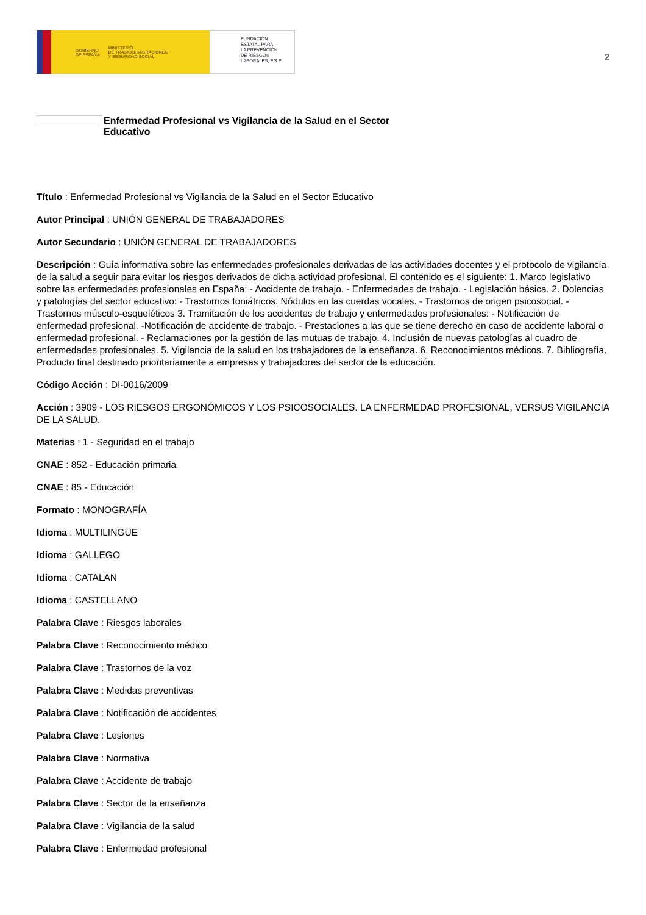GOBIERNO
DE ESPAÑA MINISTERIO
DE TRABAJO, MIGRACIONES
Y SEGURIDAD SOCIAL
FUNDACIÓN
ESTATAL PARA
LA PREVENCIÓN
DE RIESGOS
LABORALES, F.S.P.
2
Enfermedad Profesional vs Vigilancia de la Salud en el Sector Educativo
Título : Enfermedad Profesional vs Vigilancia de la Salud en el Sector Educativo
Autor Principal : UNIÓN GENERAL DE TRABAJADORES
Autor Secundario : UNIÓN GENERAL DE TRABAJADORES
Descripción : Guía informativa sobre las enfermedades profesionales derivadas de las actividades docentes y el protocolo de vigilancia de la salud a seguir para evitar los riesgos derivados de dicha actividad profesional. El contenido es el siguiente: 1. Marco legislativo sobre las enfermedades profesionales en España: - Accidente de trabajo. - Enfermedades de trabajo. - Legislación básica. 2. Dolencias y patologías del sector educativo: - Trastornos foniátricos. Nódulos en las cuerdas vocales. - Trastornos de origen psicosocial. - Trastornos músculo-esqueléticos 3. Tramitación de los accidentes de trabajo y enfermedades profesionales: - Notificación de enfermedad profesional. -Notificación de accidente de trabajo. - Prestaciones a las que se tiene derecho en caso de accidente laboral o enfermedad profesional. - Reclamaciones por la gestión de las mutuas de trabajo. 4. Inclusión de nuevas patologías al cuadro de enfermedades profesionales. 5. Vigilancia de la salud en los trabajadores de la enseñanza. 6. Reconocimientos médicos. 7. Bibliografía. Producto final destinado prioritariamente a empresas y trabajadores del sector de la educación.
Código Acción : DI-0016/2009
Acción : 3909 - LOS RIESGOS ERGONÓMICOS Y LOS PSICOSOCIALES. LA ENFERMEDAD PROFESIONAL, VERSUS VIGILANCIA DE LA SALUD.
Materias : 1 - Seguridad en el trabajo
CNAE : 852 - Educación primaria
CNAE : 85 - Educación
Formato : MONOGRAFÍA
Idioma : MULTILINGÜE
Idioma : GALLEGO
Idioma : CATALAN
Idioma : CASTELLANO
Palabra Clave : Riesgos laborales
Palabra Clave : Reconocimiento médico
Palabra Clave : Trastornos de la voz
Palabra Clave : Medidas preventivas
Palabra Clave : Notificación de accidentes
Palabra Clave : Lesiones
Palabra Clave : Normativa
Palabra Clave : Accidente de trabajo
Palabra Clave : Sector de la enseñanza
Palabra Clave : Vigilancia de la salud
Palabra Clave : Enfermedad profesional